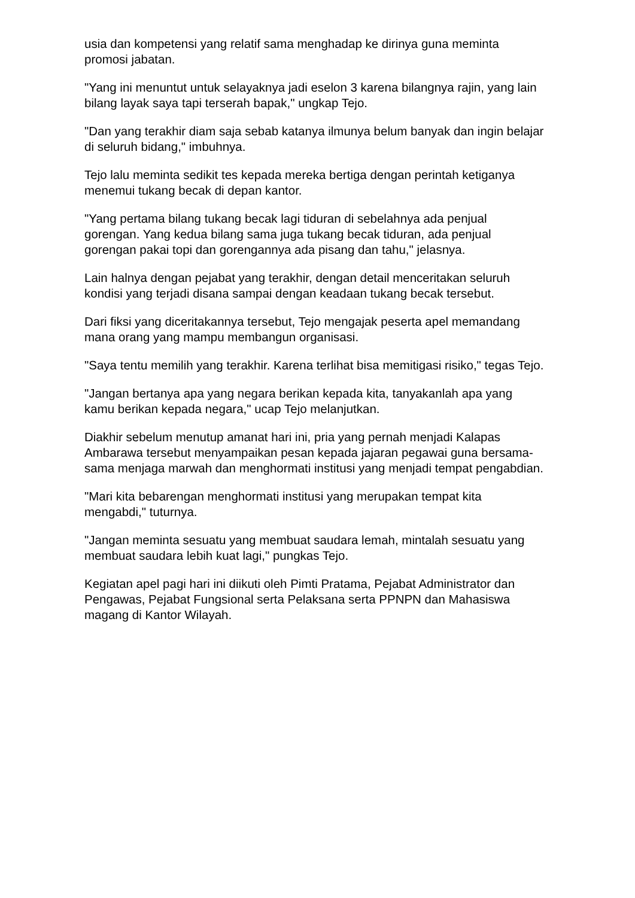usia dan kompetensi yang relatif sama menghadap ke dirinya guna meminta promosi jabatan.
"Yang ini menuntut untuk selayaknya jadi eselon 3 karena bilangnya rajin, yang lain bilang layak saya tapi terserah bapak," ungkap Tejo.
"Dan yang terakhir diam saja sebab katanya ilmunya belum banyak dan ingin belajar di seluruh bidang," imbuhnya.
Tejo lalu meminta sedikit tes kepada mereka bertiga dengan perintah ketiganya menemui tukang becak di depan kantor.
"Yang pertama bilang tukang becak lagi tiduran di sebelahnya ada penjual gorengan. Yang kedua bilang sama juga tukang becak tiduran, ada penjual gorengan pakai topi dan gorengannya ada pisang dan tahu," jelasnya.
Lain halnya dengan pejabat yang terakhir, dengan detail menceritakan seluruh kondisi yang terjadi disana sampai dengan keadaan tukang becak tersebut.
Dari fiksi yang diceritakannya tersebut, Tejo mengajak peserta apel memandang mana orang yang mampu membangun organisasi.
"Saya tentu memilih yang terakhir. Karena terlihat bisa memitigasi risiko," tegas Tejo.
"Jangan bertanya apa yang negara berikan kepada kita, tanyakanlah apa yang kamu berikan kepada negara," ucap Tejo melanjutkan.
Diakhir sebelum menutup amanat hari ini, pria yang pernah menjadi Kalapas Ambarawa tersebut menyampaikan pesan kepada jajaran pegawai guna bersama-sama menjaga marwah dan menghormati institusi yang menjadi tempat pengabdian.
"Mari kita bebarengan menghormati institusi yang merupakan tempat kita mengabdi," tuturnya.
"Jangan meminta sesuatu yang membuat saudara lemah, mintalah sesuatu yang membuat saudara lebih kuat lagi," pungkas Tejo.
Kegiatan apel pagi hari ini diikuti oleh Pimti Pratama, Pejabat Administrator dan Pengawas, Pejabat Fungsional serta Pelaksana serta PPNPN dan Mahasiswa magang di Kantor Wilayah.